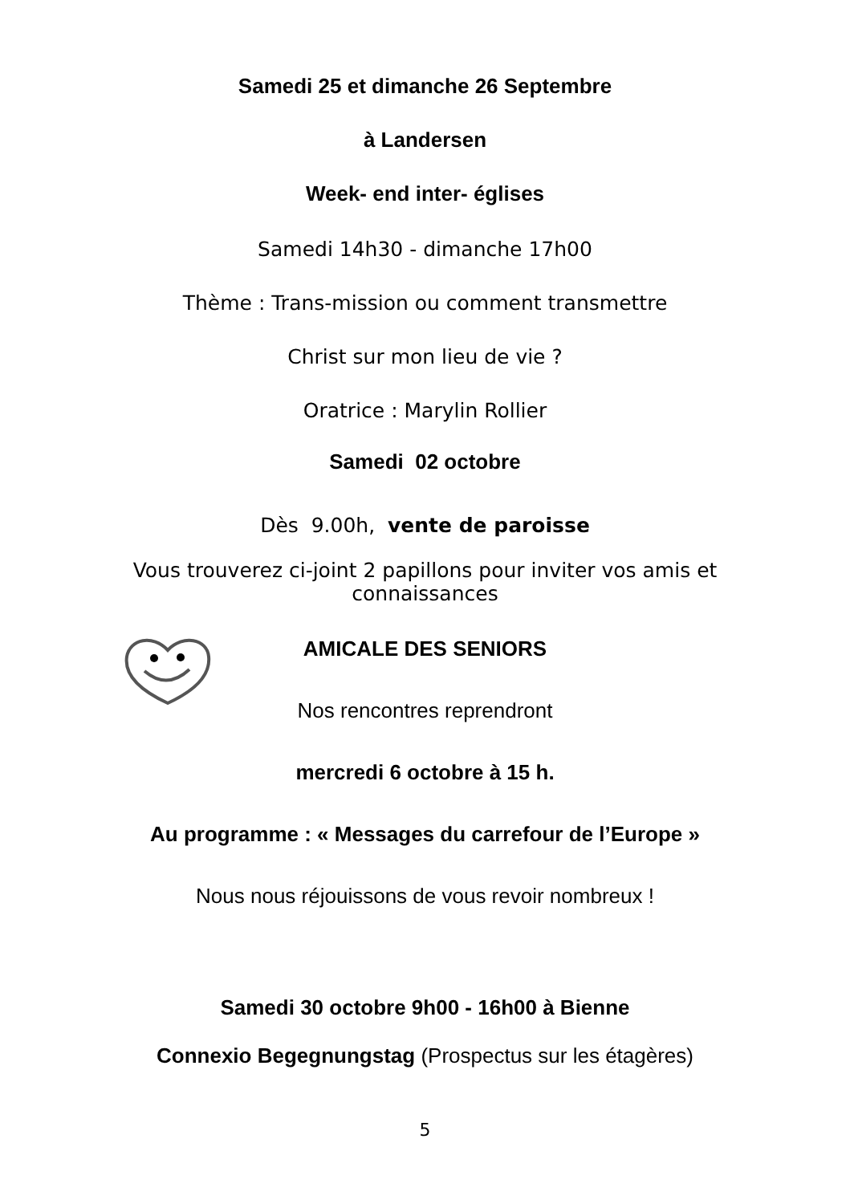Samedi 25 et dimanche 26 Septembre
à Landersen
Week- end inter- églises
Samedi 14h30 - dimanche 17h00
Thème : Trans-mission ou comment transmettre
Christ sur mon lieu de vie ?
Oratrice : Marylin Rollier
Samedi 02 octobre
Dès 9.00h, vente de paroisse
Vous trouverez ci-joint 2 papillons pour inviter vos amis et
connaissances
AMICALE DES SENIORS
Nos rencontres reprendront
mercredi 6 octobre à 15 h.
Au programme : « Messages du carrefour de l’Europe »
Nous nous réjouissons de vous revoir nombreux !
Samedi 30 octobre 9h00 - 16h00 à Bienne
Connexio Begegnungstag (Prospectus sur les étagères)
5